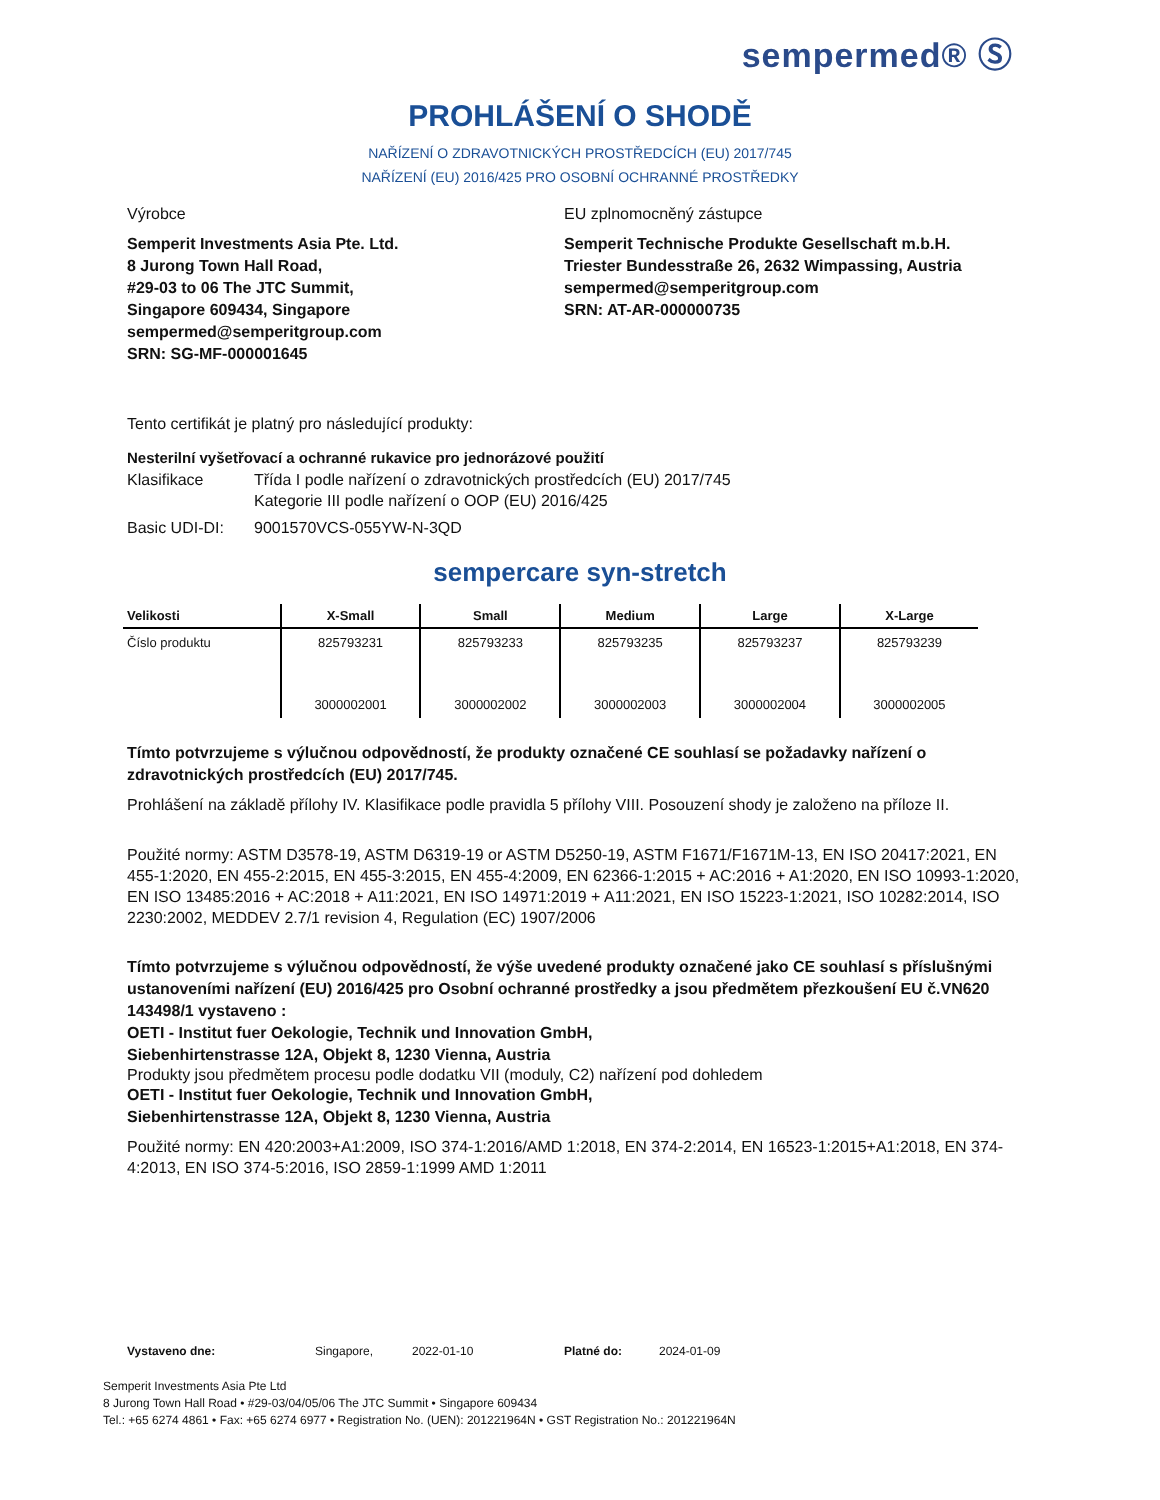sempermed® Ⓢ
PROHLÁŠENÍ O SHODĚ
NAŘÍZENÍ O ZDRAVOTNICKÝCH PROSTŘEDCÍCH (EU) 2017/745
NAŘÍZENÍ (EU) 2016/425 PRO OSOBNÍ OCHRANNÉ PROSTŘEDKY
Výrobce
Semperit Investments Asia Pte. Ltd.
8 Jurong Town Hall Road,
#29-03 to 06 The JTC Summit,
Singapore 609434, Singapore
sempermed@semperitgroup.com
SRN: SG-MF-000001645
EU zplnomocněný zástupce
Semperit Technische Produkte Gesellschaft m.b.H.
Triester Bundesstraße 26, 2632 Wimpassing, Austria
sempermed@semperitgroup.com
SRN: AT-AR-000000735
Tento certifikát je platný pro následující produkty:
Nesterilní vyšetřovací a ochranné rukavice pro jednorázové použití
Klasifikace Třída I podle nařízení o zdravotnických prostředcích (EU) 2017/745
Kategorie III podle nařízení o OOP (EU) 2016/425
Basic UDI-DI: 9001570VCS-055YW-N-3QD
sempercare syn-stretch
| Velikosti | X-Small | Small | Medium | Large | X-Large |
| --- | --- | --- | --- | --- | --- |
| Číslo produktu | 825793231 | 825793233 | 825793235 | 825793237 | 825793239 |
| | 3000002001 | 3000002002 | 3000002003 | 3000002004 | 3000002005 |
Tímto potvrzujeme s výlučnou odpovědností, že produkty označené CE souhlasí se požadavky nařízení o zdravotnických prostředcích (EU) 2017/745.
Prohlášení na základě přílohy IV. Klasifikace podle pravidla 5 přílohy VIII. Posouzení shody je založeno na příloze II.
Použité normy: ASTM D3578-19, ASTM D6319-19 or ASTM D5250-19, ASTM F1671/F1671M-13, EN ISO 20417:2021, EN 455-1:2020, EN 455-2:2015, EN 455-3:2015, EN 455-4:2009, EN 62366-1:2015 + AC:2016 + A1:2020, EN ISO 10993-1:2020, EN ISO 13485:2016 + AC:2018 + A11:2021, EN ISO 14971:2019 + A11:2021, EN ISO 15223-1:2021, ISO 10282:2014, ISO 2230:2002, MEDDEV 2.7/1 revision 4, Regulation (EC) 1907/2006
Tímto potvrzujeme s výlučnou odpovědností, že výše uvedené produkty označené jako CE souhlasí s příslušnými ustanoveními nařízení (EU) 2016/425 pro Osobní ochranné prostředky a jsou předmětem přezkoušení EU č.VN620 143498/1 vystaveno :
OETI - Institut fuer Oekologie, Technik und Innovation GmbH,
Siebenhirtenstrasse 12A, Objekt 8, 1230 Vienna, Austria
Produkty jsou předmětem procesu podle dodatku VII (moduly, C2) nařízení pod dohledem
OETI - Institut fuer Oekologie, Technik und Innovation GmbH,
Siebenhirtenstrasse 12A, Objekt 8, 1230 Vienna, Austria
Použité normy: EN 420:2003+A1:2009, ISO 374-1:2016/AMD 1:2018, EN 374-2:2014, EN 16523-1:2015+A1:2018, EN 374-4:2013, EN ISO 374-5:2016, ISO 2859-1:1999 AMD 1:2011
Vystaveno dne: Singapore, 2022-01-10 Platné do: 2024-01-09
Semperit Investments Asia Pte Ltd
8 Jurong Town Hall Road • #29-03/04/05/06 The JTC Summit • Singapore 609434
Tel.: +65 6274 4861 • Fax: +65 6274 6977 • Registration No. (UEN): 201221964N • GST Registration No.: 201221964N